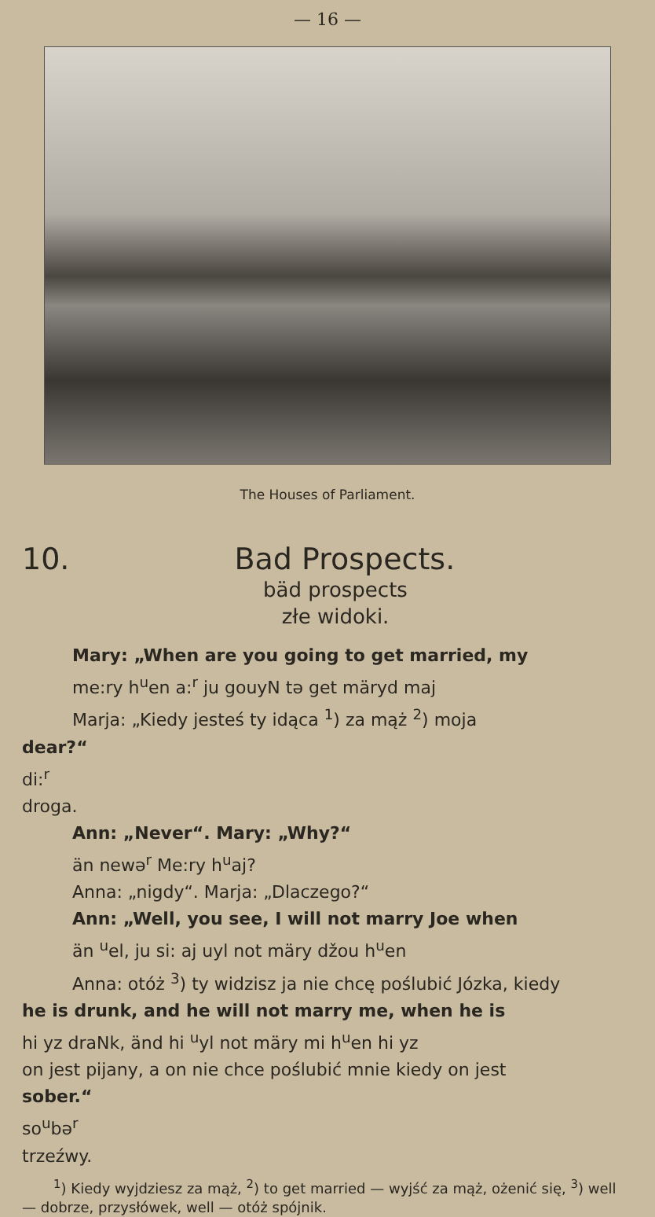— 16 —
The Houses of Parliament.
10. Bad Prospects.
bäd prospects
złe widoki.
Mary: „When are you going to get married, my
me:ry h<sup>u</sup>en a:<sup>r</sup> ju gouyN tə get märyd maj
Marja: „Kiedy jesteś ty idąca <sup>1</sup>) za mąż <sup>2</sup>) moja
dear?“
di:<sup>r</sup>
droga.
Ann: „Never“. Mary: „Why?“
än newə<sup>r</sup> Me:ry h<sup>u</sup>aj?
Anna: „nigdy“. Marja: „Dlaczego?“
Ann: „Well, you see, I will not marry Joe when
än <sup>u</sup>el, ju si: aj uyl not märy džou h<sup>u</sup>en
Anna: otóż <sup>3</sup>) ty widzisz ja nie chcę poślubić Józka, kiedy
he is drunk, and he will not marry me, when he is
hi yz draNk, änd hi <sup>u</sup>yl not märy mi h<sup>u</sup>en hi yz
on jest pijany, a on nie chce poślubić mnie kiedy on jest
sober.“
so<sup>u</sup>bə<sup>r</sup>
trzeźwy.
<sup>1</sup>) Kiedy wyjdziesz za mąż, <sup>2</sup>) to get married — wyjść za mąż, ożenić się, <sup>3</sup>) well — dobrze, przysłówek, well — otóż spójnik.